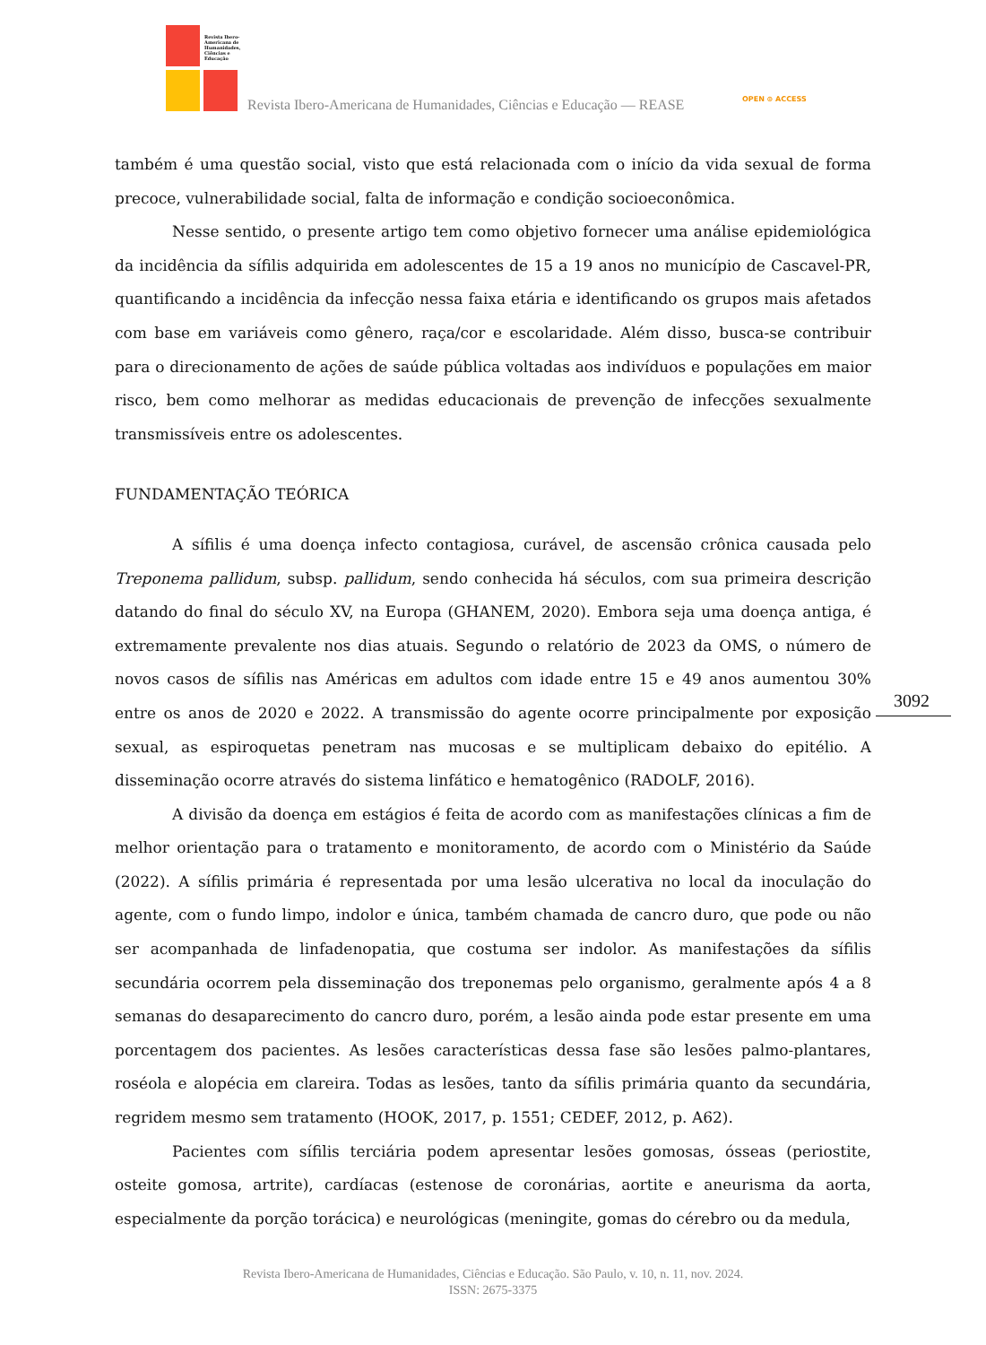Revista Ibero-
Americana de
Humanidades,
Ciências e
Educação
Revista Ibero-Americana de Humanidades, Ciências e Educação — REASE OPEN ⊙ ACCESS
também é uma questão social, visto que está relacionada com o início da vida sexual de forma precoce, vulnerabilidade social, falta de informação e condição socioeconômica.
Nesse sentido, o presente artigo tem como objetivo fornecer uma análise epidemiológica da incidência da sífilis adquirida em adolescentes de 15 a 19 anos no município de Cascavel-PR, quantificando a incidência da infecção nessa faixa etária e identificando os grupos mais afetados com base em variáveis como gênero, raça/cor e escolaridade. Além disso, busca-se contribuir para o direcionamento de ações de saúde pública voltadas aos indivíduos e populações em maior risco, bem como melhorar as medidas educacionais de prevenção de infecções sexualmente transmissíveis entre os adolescentes.
FUNDAMENTAÇÃO TEÓRICA
A sífilis é uma doença infecto contagiosa, curável, de ascensão crônica causada pelo Treponema pallidum, subsp. pallidum, sendo conhecida há séculos, com sua primeira descrição datando do final do século XV, na Europa (GHANEM, 2020). Embora seja uma doença antiga, é extremamente prevalente nos dias atuais. Segundo o relatório de 2023 da OMS, o número de novos casos de sífilis nas Américas em adultos com idade entre 15 e 49 anos aumentou 30% entre os anos de 2020 e 2022. A transmissão do agente ocorre principalmente por exposição sexual, as espiroquetas penetram nas mucosas e se multiplicam debaixo do epitélio. A disseminação ocorre através do sistema linfático e hematogênico (RADOLF, 2016).
A divisão da doença em estágios é feita de acordo com as manifestações clínicas a fim de melhor orientação para o tratamento e monitoramento, de acordo com o Ministério da Saúde (2022). A sífilis primária é representada por uma lesão ulcerativa no local da inoculação do agente, com o fundo limpo, indolor e única, também chamada de cancro duro, que pode ou não ser acompanhada de linfadenopatia, que costuma ser indolor. As manifestações da sífilis secundária ocorrem pela disseminação dos treponemas pelo organismo, geralmente após 4 a 8 semanas do desaparecimento do cancro duro, porém, a lesão ainda pode estar presente em uma porcentagem dos pacientes. As lesões características dessa fase são lesões palmo-plantares, roséola e alopécia em clareira. Todas as lesões, tanto da sífilis primária quanto da secundária, regridem mesmo sem tratamento (HOOK, 2017, p. 1551; CEDEF, 2012, p. A62).
Pacientes com sífilis terciária podem apresentar lesões gomosas, ósseas (periostite, osteite gomosa, artrite), cardíacas (estenose de coronárias, aortite e aneurisma da aorta, especialmente da porção torácica) e neurológicas (meningite, gomas do cérebro ou da medula,
3092
Revista Ibero-Americana de Humanidades, Ciências e Educação. São Paulo, v. 10, n. 11, nov. 2024.
ISSN: 2675-3375